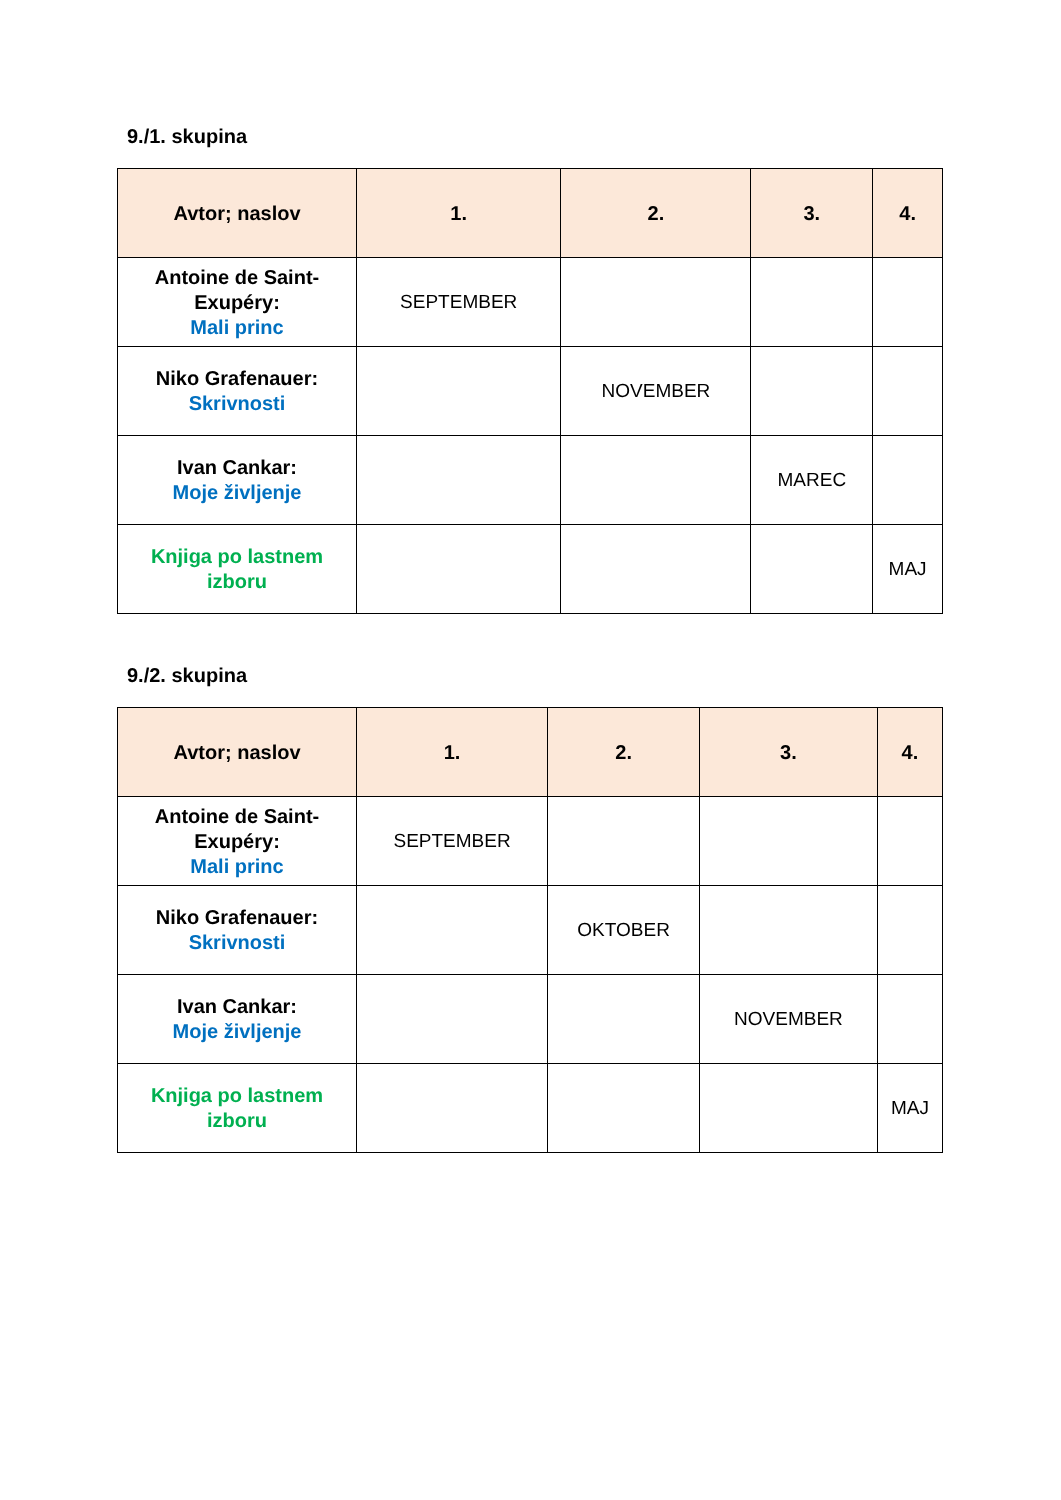9./1. skupina
| Avtor; naslov | 1. | 2. | 3. | 4. |
| --- | --- | --- | --- | --- |
| Antoine de Saint-Exupéry: Mali princ | SEPTEMBER | | | |
| Niko Grafenauer: Skrivnosti | | NOVEMBER | | |
| Ivan Cankar: Moje življenje | | | MAREC | |
| Knjiga po lastnem izboru | | | | MAJ |
9./2. skupina
| Avtor; naslov | 1. | 2. | 3. | 4. |
| --- | --- | --- | --- | --- |
| Antoine de Saint-Exupéry: Mali princ | SEPTEMBER | | | |
| Niko Grafenauer: Skrivnosti | | OKTOBER | | |
| Ivan Cankar: Moje življenje | | | NOVEMBER | |
| Knjiga po lastnem izboru | | | | MAJ |